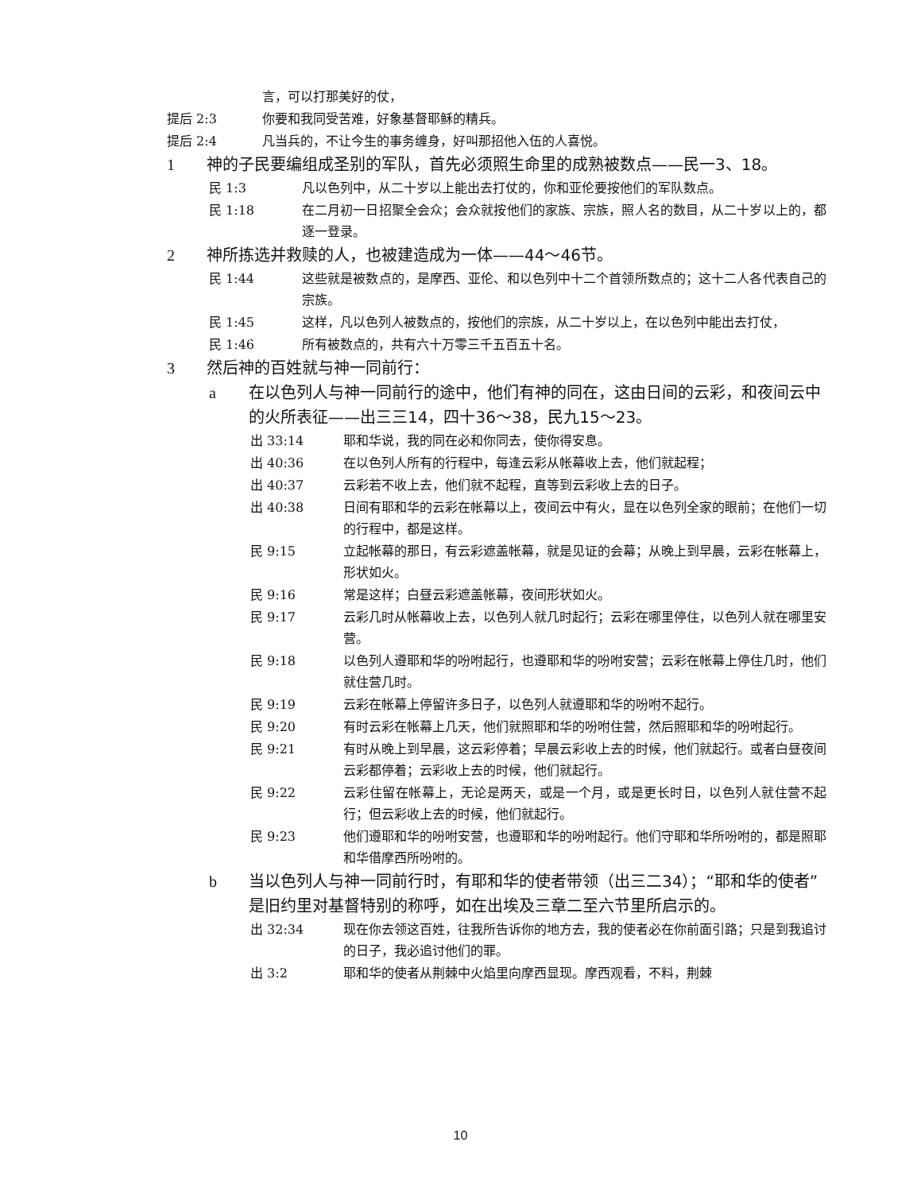言，可以打那美好的仗，
提后 2:3 你要和我同受苦难，好象基督耶稣的精兵。
提后 2:4 凡当兵的，不让今生的事务缠身，好叫那招他入伍的人喜悦。
1 神的子民要编组成圣别的军队，首先必须照生命里的成熟被数点——民一3、18。
民 1:3 凡以色列中，从二十岁以上能出去打仗的，你和亚伦要按他们的军队数点。
民 1:18 在二月初一日招聚全会众；会众就按他们的家族、宗族，照人名的数目，从二十岁以上的，都逐一登录。
2 神所拣选并救赎的人，也被建造成为一体——44～46节。
民 1:44 这些就是被数点的，是摩西、亚伦、和以色列中十二个首领所数点的；这十二人各代表自己的宗族。
民 1:45 这样，凡以色列人被数点的，按他们的宗族，从二十岁以上，在以色列中能出去打仗，
民 1:46 所有被数点的，共有六十万零三千五百五十名。
3 然后神的百姓就与神一同前行：
a 在以色列人与神一同前行的途中，他们有神的同在，这由日间的云彩，和夜间云中的火所表征——出三三14，四十36～38，民九15～23。
出 33:14 耶和华说，我的同在必和你同去，使你得安息。
出 40:36 在以色列人所有的行程中，每逢云彩从帐幕收上去，他们就起程；
出 40:37 云彩若不收上去，他们就不起程，直等到云彩收上去的日子。
出 40:38 日间有耶和华的云彩在帐幕以上，夜间云中有火，显在以色列全家的眼前；在他们一切的行程中，都是这样。
民 9:15 立起帐幕的那日，有云彩遮盖帐幕，就是见证的会幕；从晚上到早晨，云彩在帐幕上，形状如火。
民 9:16 常是这样；白昼云彩遮盖帐幕，夜间形状如火。
民 9:17 云彩几时从帐幕收上去，以色列人就几时起行；云彩在哪里停住，以色列人就在哪里安营。
民 9:18 以色列人遵耶和华的吩咐起行，也遵耶和华的吩咐安营；云彩在帐幕上停住几时，他们就住营几时。
民 9:19 云彩在帐幕上停留许多日子，以色列人就遵耶和华的吩咐不起行。
民 9:20 有时云彩在帐幕上几天，他们就照耶和华的吩咐住营，然后照耶和华的吩咐起行。
民 9:21 有时从晚上到早晨，这云彩停着；早晨云彩收上去的时候，他们就起行。或者白昼夜间云彩都停着；云彩收上去的时候，他们就起行。
民 9:22 云彩住留在帐幕上，无论是两天，或是一个月，或是更长时日，以色列人就住营不起行；但云彩收上去的时候，他们就起行。
民 9:23 他们遵耶和华的吩咐安营，也遵耶和华的吩咐起行。他们守耶和华所吩咐的，都是照耶和华借摩西所吩咐的。
b 当以色列人与神一同前行时，有耶和华的使者带领（出三二34）；“耶和华的使者”是旧约里对基督特别的称呼，如在出埃及三章二至六节里所启示的。
出 32:34 现在你去领这百姓，往我所告诉你的地方去，我的使者必在你前面引路；只是到我追讨的日子，我必追讨他们的罪。
出 3:2 耶和华的使者从荆棘中火焰里向摩西显现。摩西观看，不料，荆棘
10